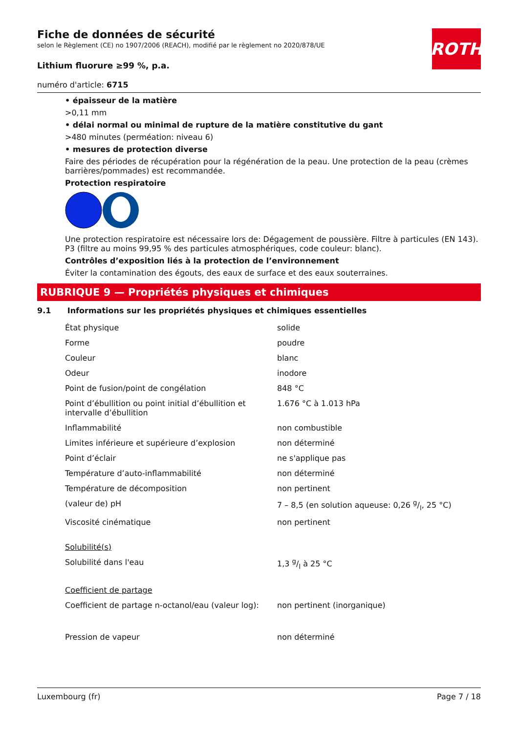ROTH
Fiche de données de sécurité
selon le Règlement (CE) no 1907/2006 (REACH), modifié par le règlement no 2020/878/UE
Lithium fluorure ≥99 %, p.a.
numéro d'article: 6715
• épaisseur de la matière
>0,11 mm
• délai normal ou minimal de rupture de la matière constitutive du gant
>480 minutes (perméation: niveau 6)
• mesures de protection diverse
Faire des périodes de récupération pour la régénération de la peau. Une protection de la peau (crèmes barrières/pommades) est recommandée.
Protection respiratoire
Une protection respiratoire est nécessaire lors de: Dégagement de poussière. Filtre à particules (EN 143). P3 (filtre au moins 99,95 % des particules atmosphériques, code couleur: blanc).
Contrôles d’exposition liés à la protection de l’environnement
Éviter la contamination des égouts, des eaux de surface et des eaux souterraines.
RUBRIQUE 9 — Propriétés physiques et chimiques
9.1 Informations sur les propriétés physiques et chimiques essentielles
| État physique | solide |
| Forme | poudre |
| Couleur | blanc |
| Odeur | inodore |
| Point de fusion/point de congélation | 848 °C |
| Point d’ébullition ou point initial d’ébullition et intervalle d’ébullition | 1.676 °C à 1.013 hPa |
| Inflammabilité | non combustible |
| Limites inférieure et supérieure d’explosion | non déterminé |
| Point d’éclair | ne s'applique pas |
| Température d’auto-inflammabilité | non déterminé |
| Température de décomposition | non pertinent |
| (valeur de) pH | 7 – 8,5 (en solution aqueuse: 0,26 g/l, 25 °C) |
| Viscosité cinématique | non pertinent |
| Solubilité(s) | |
| Solubilité dans l'eau | 1,3 g/l à 25 °C |
| Coefficient de partage | |
| Coefficient de partage n-octanol/eau (valeur log): | non pertinent (inorganique) |
| Pression de vapeur | non déterminé |
Luxembourg (fr) Page 7 / 18